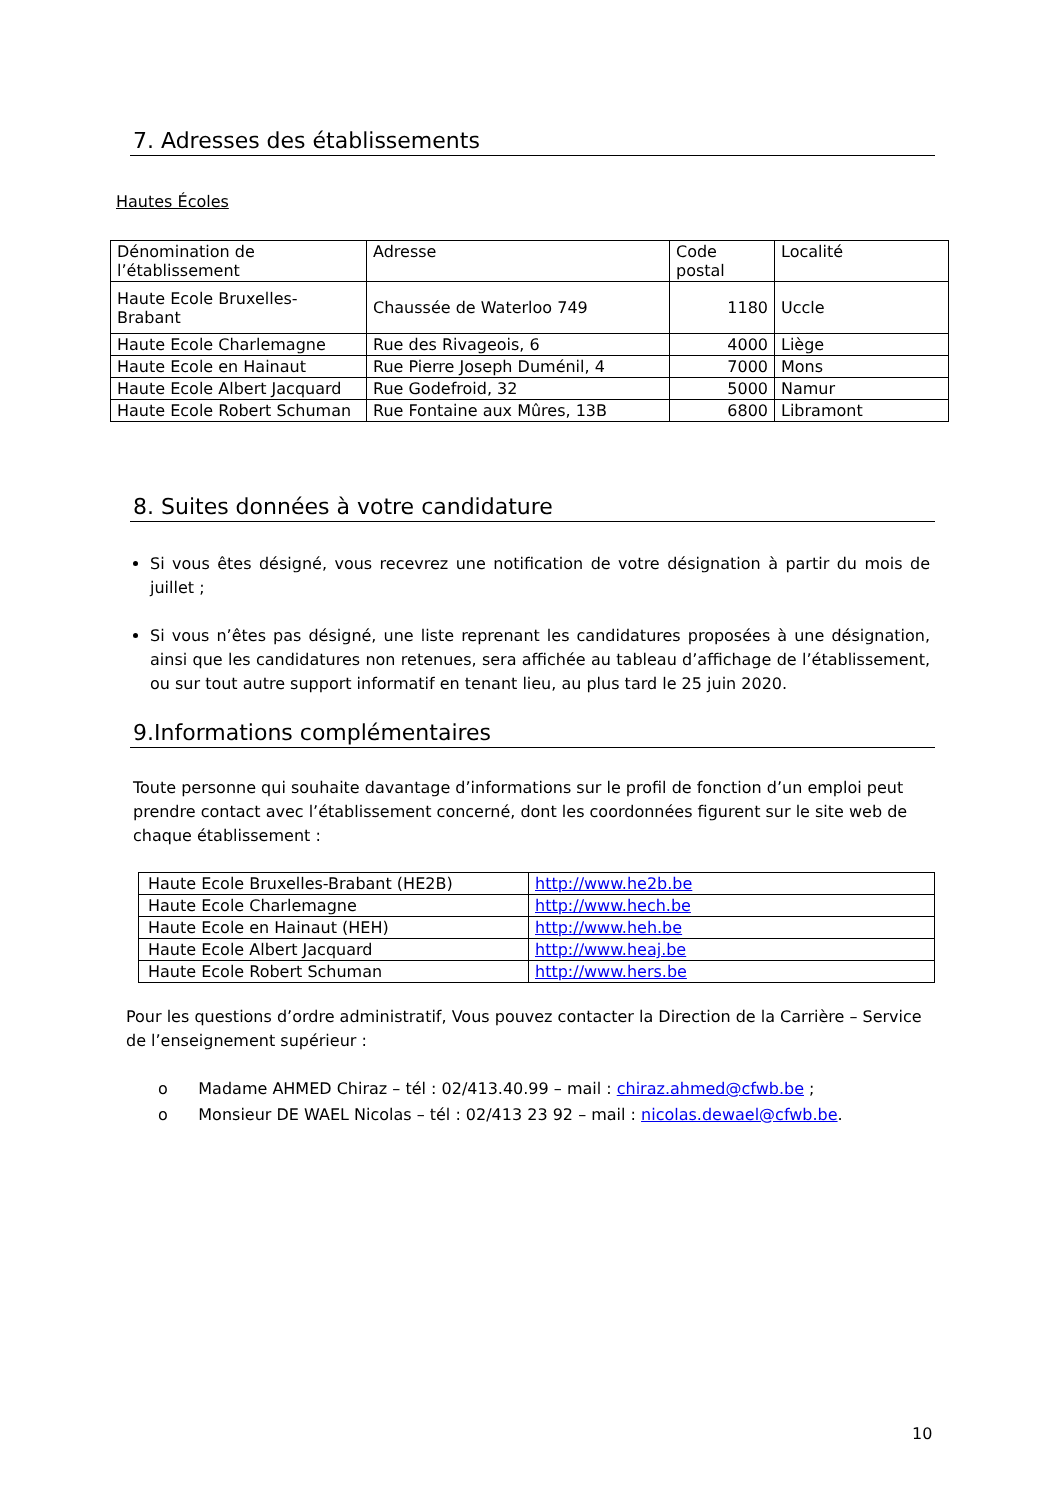7. Adresses des établissements
Hautes Écoles
| Dénomination de l’établissement | Adresse | Code postal | Localité |
| Haute Ecole Bruxelles-Brabant | Chaussée de Waterloo 749 | 1180 | Uccle |
| Haute Ecole Charlemagne | Rue des Rivageois, 6 | 4000 | Liège |
| Haute Ecole en Hainaut | Rue Pierre Joseph Duménil, 4 | 7000 | Mons |
| Haute Ecole Albert Jacquard | Rue Godefroid, 32 | 5000 | Namur |
| Haute Ecole Robert Schuman | Rue Fontaine aux Mûres, 13B | 6800 | Libramont |
8. Suites données à votre candidature
Si vous êtes désigné, vous recevrez une notification de votre désignation à partir du mois de juillet ;
Si vous n’êtes pas désigné, une liste reprenant les candidatures proposées à une désignation, ainsi que les candidatures non retenues, sera affichée au tableau d’affichage de l’établissement, ou sur tout autre support informatif en tenant lieu, au plus tard le 25 juin 2020.
9.Informations complémentaires
Toute personne qui souhaite davantage d’informations sur le profil de fonction d’un emploi peut prendre contact avec l’établissement concerné, dont les coordonnées figurent sur le site web de chaque établissement :
| Haute Ecole Bruxelles-Brabant (HE2B) | http://www.he2b.be |
| Haute Ecole Charlemagne | http://www.hech.be |
| Haute Ecole en Hainaut (HEH) | http://www.heh.be |
| Haute Ecole Albert Jacquard | http://www.heaj.be |
| Haute Ecole Robert Schuman | http://www.hers.be |
Pour les questions d’ordre administratif, Vous pouvez contacter la Direction de la Carrière – Service de l’enseignement supérieur :
o Madame AHMED Chiraz – tél : 02/413.40.99 – mail : chiraz.ahmed@cfwb.be ;
o Monsieur DE WAEL Nicolas – tél : 02/413 23 92 – mail : nicolas.dewael@cfwb.be.
10